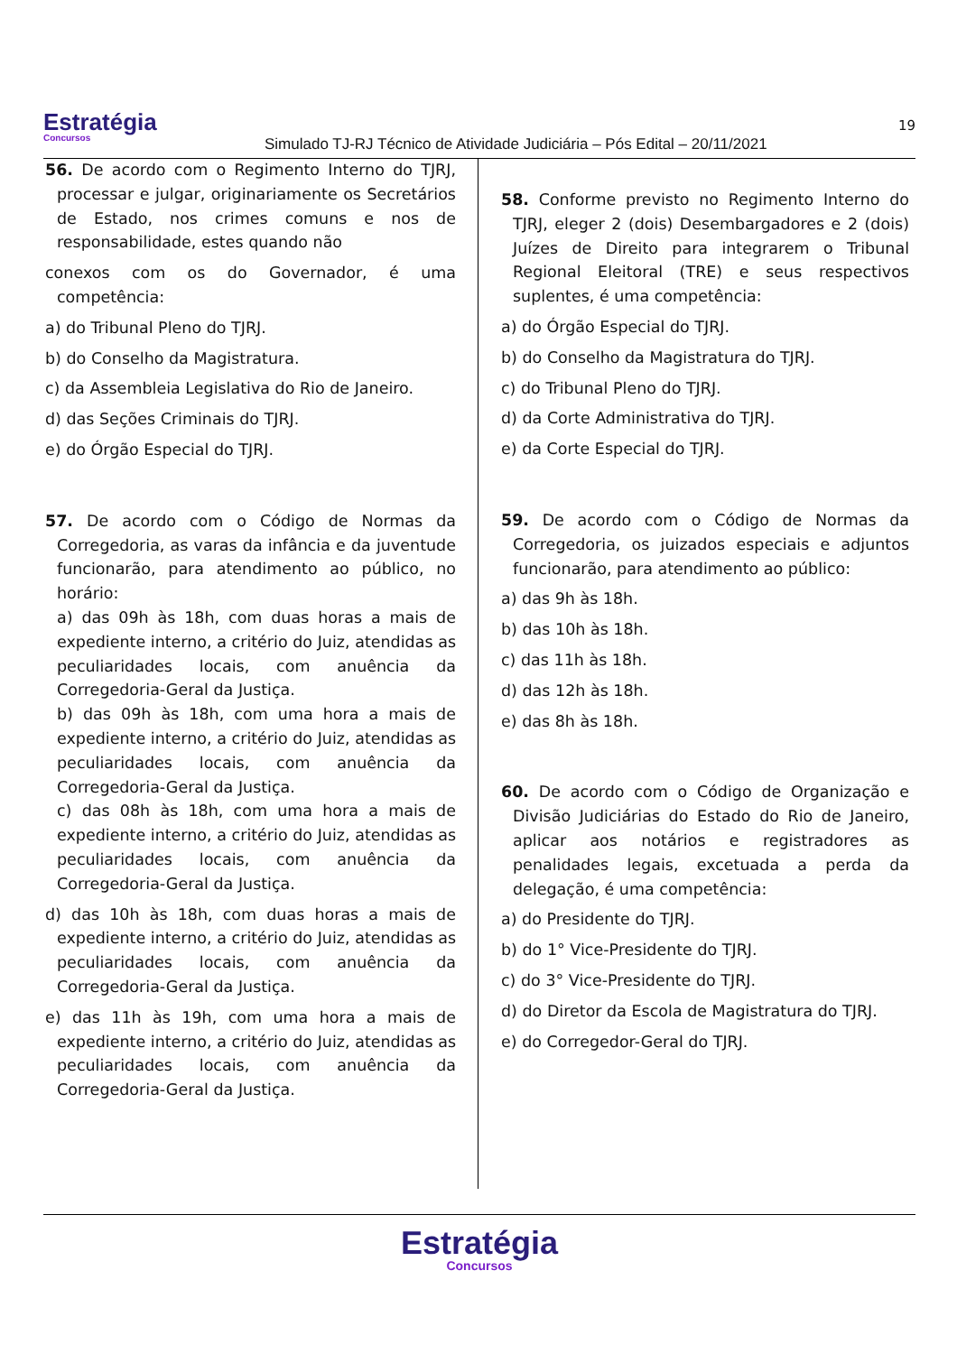Estratégia
Concursos
Simulado TJ-RJ Técnico de Atividade Judiciária – Pós Edital – 20/11/2021
19
56. De acordo com o Regimento Interno do TJRJ, processar e julgar, originariamente os Secretários de Estado, nos crimes comuns e nos de responsabilidade, estes quando não
conexos com os do Governador, é uma competência:
a) do Tribunal Pleno do TJRJ.
b) do Conselho da Magistratura.
c) da Assembleia Legislativa do Rio de Janeiro.
d) das Seções Criminais do TJRJ.
e) do Órgão Especial do TJRJ.
57. De acordo com o Código de Normas da Corregedoria, as varas da infância e da juventude funcionarão, para atendimento ao público, no horário:
a) das 09h às 18h, com duas horas a mais de expediente interno, a critério do Juiz, atendidas as peculiaridades locais, com anuência da Corregedoria-Geral da Justiça.
b) das 09h às 18h, com uma hora a mais de expediente interno, a critério do Juiz, atendidas as peculiaridades locais, com anuência da Corregedoria-Geral da Justiça.
c) das 08h às 18h, com uma hora a mais de expediente interno, a critério do Juiz, atendidas as peculiaridades locais, com anuência da Corregedoria-Geral da Justiça.
d) das 10h às 18h, com duas horas a mais de expediente interno, a critério do Juiz, atendidas as peculiaridades locais, com anuência da Corregedoria-Geral da Justiça.
e) das 11h às 19h, com uma hora a mais de expediente interno, a critério do Juiz, atendidas as peculiaridades locais, com anuência da Corregedoria-Geral da Justiça.
58. Conforme previsto no Regimento Interno do TJRJ, eleger 2 (dois) Desembargadores e 2 (dois) Juízes de Direito para integrarem o Tribunal Regional Eleitoral (TRE) e seus respectivos suplentes, é uma competência:
a) do Órgão Especial do TJRJ.
b) do Conselho da Magistratura do TJRJ.
c) do Tribunal Pleno do TJRJ.
d) da Corte Administrativa do TJRJ.
e) da Corte Especial do TJRJ.
59. De acordo com o Código de Normas da Corregedoria, os juizados especiais e adjuntos funcionarão, para atendimento ao público:
a) das 9h às 18h.
b) das 10h às 18h.
c) das 11h às 18h.
d) das 12h às 18h.
e) das 8h às 18h.
60. De acordo com o Código de Organização e Divisão Judiciárias do Estado do Rio de Janeiro, aplicar aos notários e registradores as penalidades legais, excetuada a perda da delegação, é uma competência:
a) do Presidente do TJRJ.
b) do 1° Vice-Presidente do TJRJ.
c) do 3° Vice-Presidente do TJRJ.
d) do Diretor da Escola de Magistratura do TJRJ.
e) do Corregedor-Geral do TJRJ.
Estratégia
Concursos